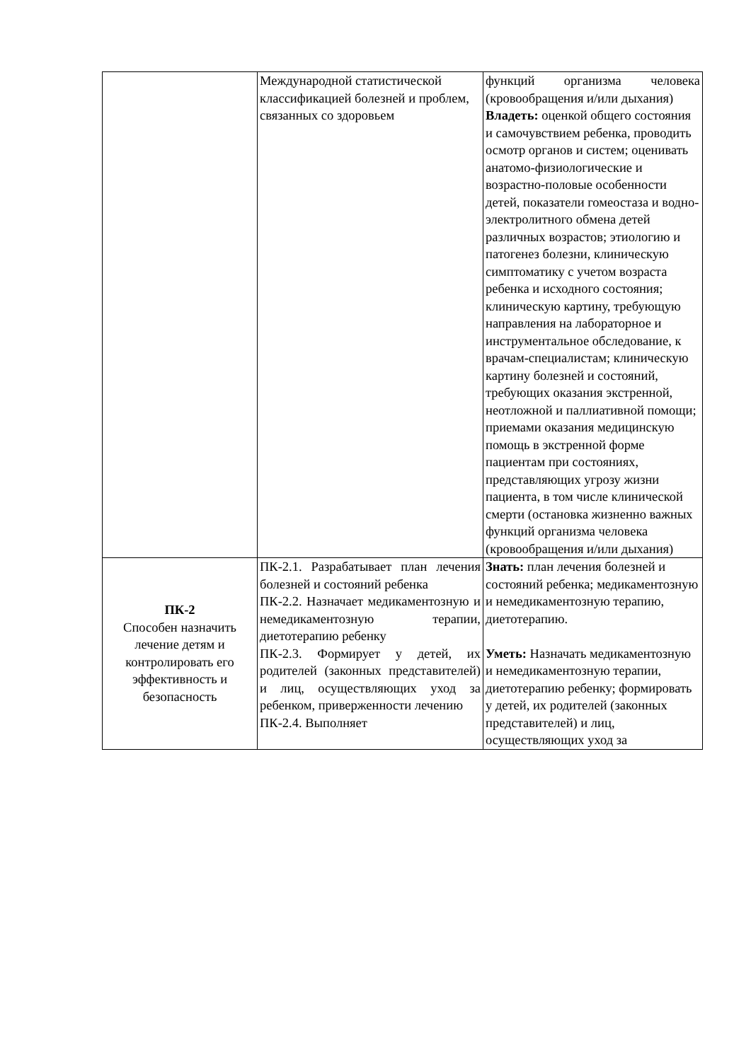| | Международной статистической классификацией болезней и проблем, связанных со здоровьем | функций организма человека (кровообращения и/или дыхания) Владеть: оценкой общего состояния и самочувствием ребенка, проводить осмотр органов и систем; оценивать анатомо-физиологические и возрастно-половые особенности детей, показатели гомеостаза и водно-электролитного обмена детей различных возрастов; этиологию и патогенез болезни, клиническую симптоматику с учетом возраста ребенка и исходного состояния; клиническую картину, требующую направления на лабораторное и инструментальное обследование, к врачам-специалистам; клиническую картину болезней и состояний, требующих оказания экстренной, неотложной и паллиативной помощи; приемами оказания медицинскую помощь в экстренной форме пациентам при состояниях, представляющих угрозу жизни пациента, в том числе клинической смерти (остановка жизненно важных функций организма человека (кровообращения и/или дыхания) |
| ПК-2 Способен назначить лечение детям и контролировать его эффективность и безопасность | ПК-2.1. Разрабатывает план лечения болезней и состояний ребенка ПК-2.2. Назначает медикаментозную и немедикаментозную терапии, диетотерапию ребенку ПК-2.3. Формирует у детей, их родителей (законных представителей) и лиц, осуществляющих уход за ребенком, приверженности лечению ПК-2.4. Выполняет | Знать: план лечения болезней и состояний ребенка; медикаментозную и немедикаментозную терапию, диетотерапию. Уметь: Назначать медикаментозную и немедикаментозную терапии, диетотерапию ребенку; формировать у детей, их родителей (законных представителей) и лиц, осуществляющих уход за |